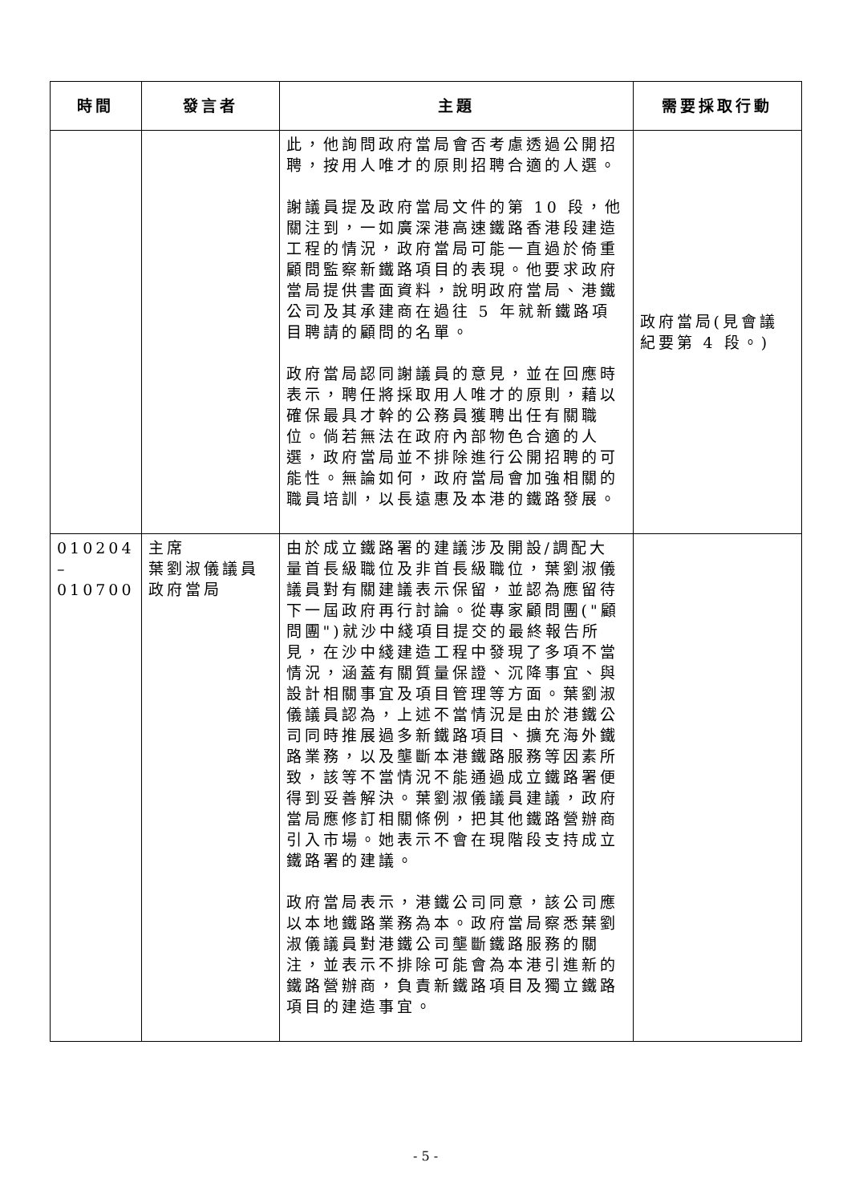| 時間 | 發言者 | 主題 | 需要採取行動 |
| --- | --- | --- | --- |
| | | 此，他詢問政府當局會否考慮透過公開招聘，按用人唯才的原則招聘合適的人選。 謝議員提及政府當局文件的第 10 段，他關注到，一如廣深港高速鐵路香港段建造工程的情況，政府當局可能一直過於倚重顧問監察新鐵路項目的表現。他要求政府當局提供書面資料，說明政府當局、港鐵公司及其承建商在過往 5 年就新鐵路項目聘請的顧問的名單。 政府當局認同謝議員的意見，並在回應時表示，聘任將採取用人唯才的原則，藉以確保最具才幹的公務員獲聘出任有關職位。倘若無法在政府內部物色合適的人選，政府當局並不排除進行公開招聘的可能性。無論如何，政府當局會加強相關的職員培訓，以長遠惠及本港的鐵路發展。 | 政府當局(見會議紀要第 4 段。) |
| 010204 – 010700 | 主席 葉劉淑儀議員 政府當局 | 由於成立鐵路署的建議涉及開設/調配大量首長級職位及非首長級職位，葉劉淑儀議員對有關建議表示保留，並認為應留待下一屆政府再行討論。從專家顧問團("顧問團")就沙中綫項目提交的最終報告所見，在沙中綫建造工程中發現了多項不當情況，涵蓋有關質量保證、沉降事宜、與設計相關事宜及項目管理等方面。葉劉淑儀議員認為，上述不當情況是由於港鐵公司同時推展過多新鐵路項目、擴充海外鐵路業務，以及壟斷本港鐵路服務等因素所致，該等不當情況不能通過成立鐵路署便得到妥善解決。葉劉淑儀議員建議，政府當局應修訂相關條例，把其他鐵路營辦商引入市場。她表示不會在現階段支持成立鐵路署的建議。 政府當局表示，港鐵公司同意，該公司應以本地鐵路業務為本。政府當局察悉葉劉淑儀議員對港鐵公司壟斷鐵路服務的關注，並表示不排除可能會為本港引進新的鐵路營辦商，負責新鐵路項目及獨立鐵路項目的建造事宜。 | |
- 5 -